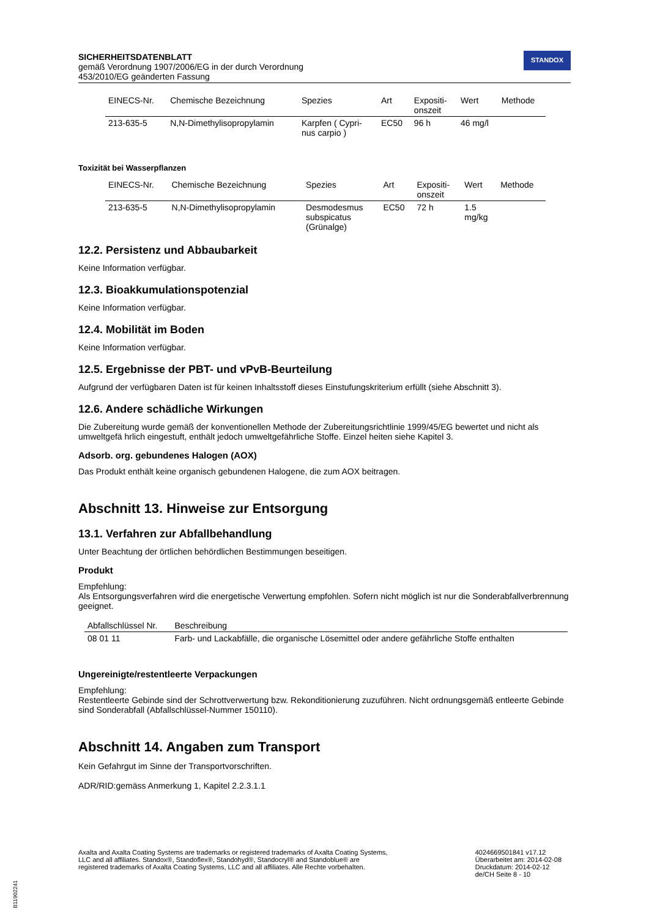SICHERHEITSDATENBLATT
gemäß Verordnung 1907/2006/EG in der durch Verordnung
453/2010/EG geänderten Fassung
STANDOX
| EINECS-Nr. | Chemische Bezeichnung | Spezies | Art | Expositi- onszeit | Wert | Methode |
| --- | --- | --- | --- | --- | --- | --- |
| 213-635-5 | N,N-Dimethylisopropylamin | Karpfen ( Cypri- nus carpio ) | EC50 | 96 h | 46 mg/l | |
Toxizität bei Wasserpflanzen
| EINECS-Nr. | Chemische Bezeichnung | Spezies | Art | Expositi- onszeit | Wert | Methode |
| --- | --- | --- | --- | --- | --- | --- |
| 213-635-5 | N,N-Dimethylisopropylamin | Desmodesmus subspicatus (Grünalge) | EC50 | 72 h | 1.5 mg/kg | |
12.2. Persistenz und Abbaubarkeit
Keine Information verfügbar.
12.3. Bioakkumulationspotenzial
Keine Information verfügbar.
12.4. Mobilität im Boden
Keine Information verfügbar.
12.5. Ergebnisse der PBT- und vPvB-Beurteilung
Aufgrund der verfügbaren Daten ist für keinen Inhaltsstoff dieses Einstufungskriterium erfüllt (siehe Abschnitt 3).
12.6. Andere schädliche Wirkungen
Die Zubereitung wurde gemäß der konventionellen Methode der Zubereitungsrichtlinie 1999/45/EG bewertet und nicht als umweltgefä hrlich eingestuft, enthält jedoch umweltgefährliche Stoffe. Einzel heiten siehe Kapitel 3.
Adsorb. org. gebundenes Halogen (AOX)
Das Produkt enthält keine organisch gebundenen Halogene, die zum AOX beitragen.
Abschnitt 13. Hinweise zur Entsorgung
13.1. Verfahren zur Abfallbehandlung
Unter Beachtung der örtlichen behördlichen Bestimmungen beseitigen.
Produkt
Empfehlung:
Als Entsorgungsverfahren wird die energetische Verwertung empfohlen. Sofern nicht möglich ist nur die Sonderabfallverbrennung geeignet.
| Abfallschlüssel Nr. | Beschreibung |
| --- | --- |
| 08 01 11 | Farb- und Lackabfälle, die organische Lösemittel oder andere gefährliche Stoffe enthalten |
Ungereinigte/restentleerte Verpackungen
Empfehlung:
Restentleerte Gebinde sind der Schrottverwertung bzw. Rekonditionierung zuzuführen. Nicht ordnungsgemäß entleerte Gebinde sind Sonderabfall (Abfallschlüssel-Nummer 150110).
Abschnitt 14. Angaben zum Transport
Kein Gefahrgut im Sinne der Transportvorschriften.
ADR/RID:gemäss Anmerkung 1, Kapitel 2.2.3.1.1
Axalta and Axalta Coating Systems are trademarks or registered trademarks of Axalta Coating Systems, LLC and all affiliates. Standox®, Standoflex®, Standohyd®, Standocryl® and Standoblue® are registered trademarks of Axalta Coating Systems, LLC and all affiliates. Alle Rechte vorbehalten.
4024669501841 v17.12
Überarbeitet am: 2014-02-08
Druckdatum: 2014-02-12
de/CH Seite 8 - 10
B11902241